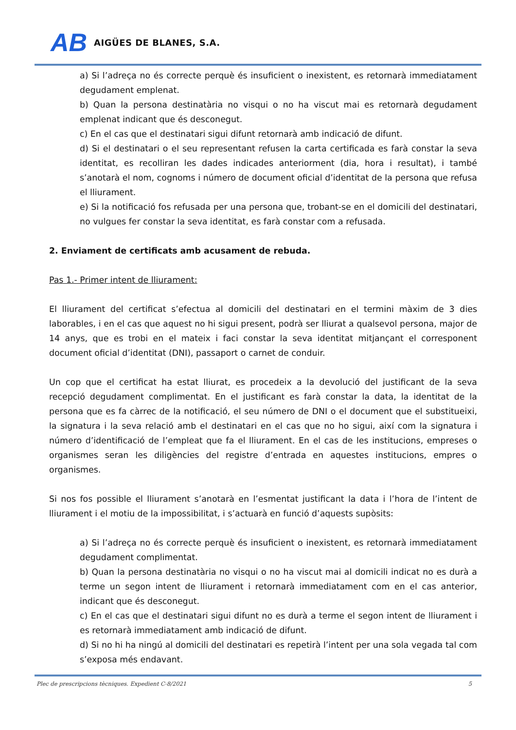AB AIGÜES DE BLANES, S.A.
a) Si l’adreça no és correcte perquè és insuficient o inexistent, es retornarà immediatament degudament emplenat.
b) Quan la persona destinatària no visqui o no ha viscut mai es retornarà degudament emplenat indicant que és desconegut.
c) En el cas que el destinatari sigui difunt retornarà amb indicació de difunt.
d) Si el destinatari o el seu representant refusen la carta certificada es farà constar la seva identitat, es recolliran les dades indicades anteriorment (dia, hora i resultat), i també s’anotarà el nom, cognoms i número de document oficial d’identitat de la persona que refusa el lliurament.
e) Si la notificació fos refusada per una persona que, trobant-se en el domicili del destinatari, no vulgues fer constar la seva identitat, es farà constar com a refusada.
2. Enviament de certificats amb acusament de rebuda.
Pas 1.- Primer intent de lliurament:
El lliurament del certificat s’efectua al domicili del destinatari en el termini màxim de 3 dies laborables, i en el cas que aquest no hi sigui present, podrà ser lliurat a qualsevol persona, major de 14 anys, que es trobi en el mateix i faci constar la seva identitat mitjançant el corresponent document oficial d’identitat (DNI), passaport o carnet de conduir.
Un cop que el certificat ha estat lliurat, es procedeix a la devolució del justificant de la seva recepció degudament complimentat. En el justificant es farà constar la data, la identitat de la persona que es fa càrrec de la notificació, el seu número de DNI o el document que el substitueixi, la signatura i la seva relació amb el destinatari en el cas que no ho sigui, així com la signatura i número d’identificació de l’empleat que fa el lliurament. En el cas de les institucions, empreses o organismes seran les diligències del registre d’entrada en aquestes institucions, empres o organismes.
Si nos fos possible el lliurament s’anotarà en l’esmentat justificant la data i l’hora de l’intent de lliurament i el motiu de la impossibilitat, i s’actuarà en funció d’aquests supòsits:
a) Si l’adreça no és correcte perquè és insuficient o inexistent, es retornarà immediatament degudament complimentat.
b) Quan la persona destinatària no visqui o no ha viscut mai al domicili indicat no es durà a terme un segon intent de lliurament i retornarà immediatament com en el cas anterior, indicant que és desconegut.
c) En el cas que el destinatari sigui difunt no es durà a terme el segon intent de lliurament i es retornarà immediatament amb indicació de difunt.
d) Si no hi ha ningú al domicili del destinatari es repetirà l’intent per una sola vegada tal com s’exposa més endavant.
Plec de prescripcions tècniques. Expedient C-8/2021 5